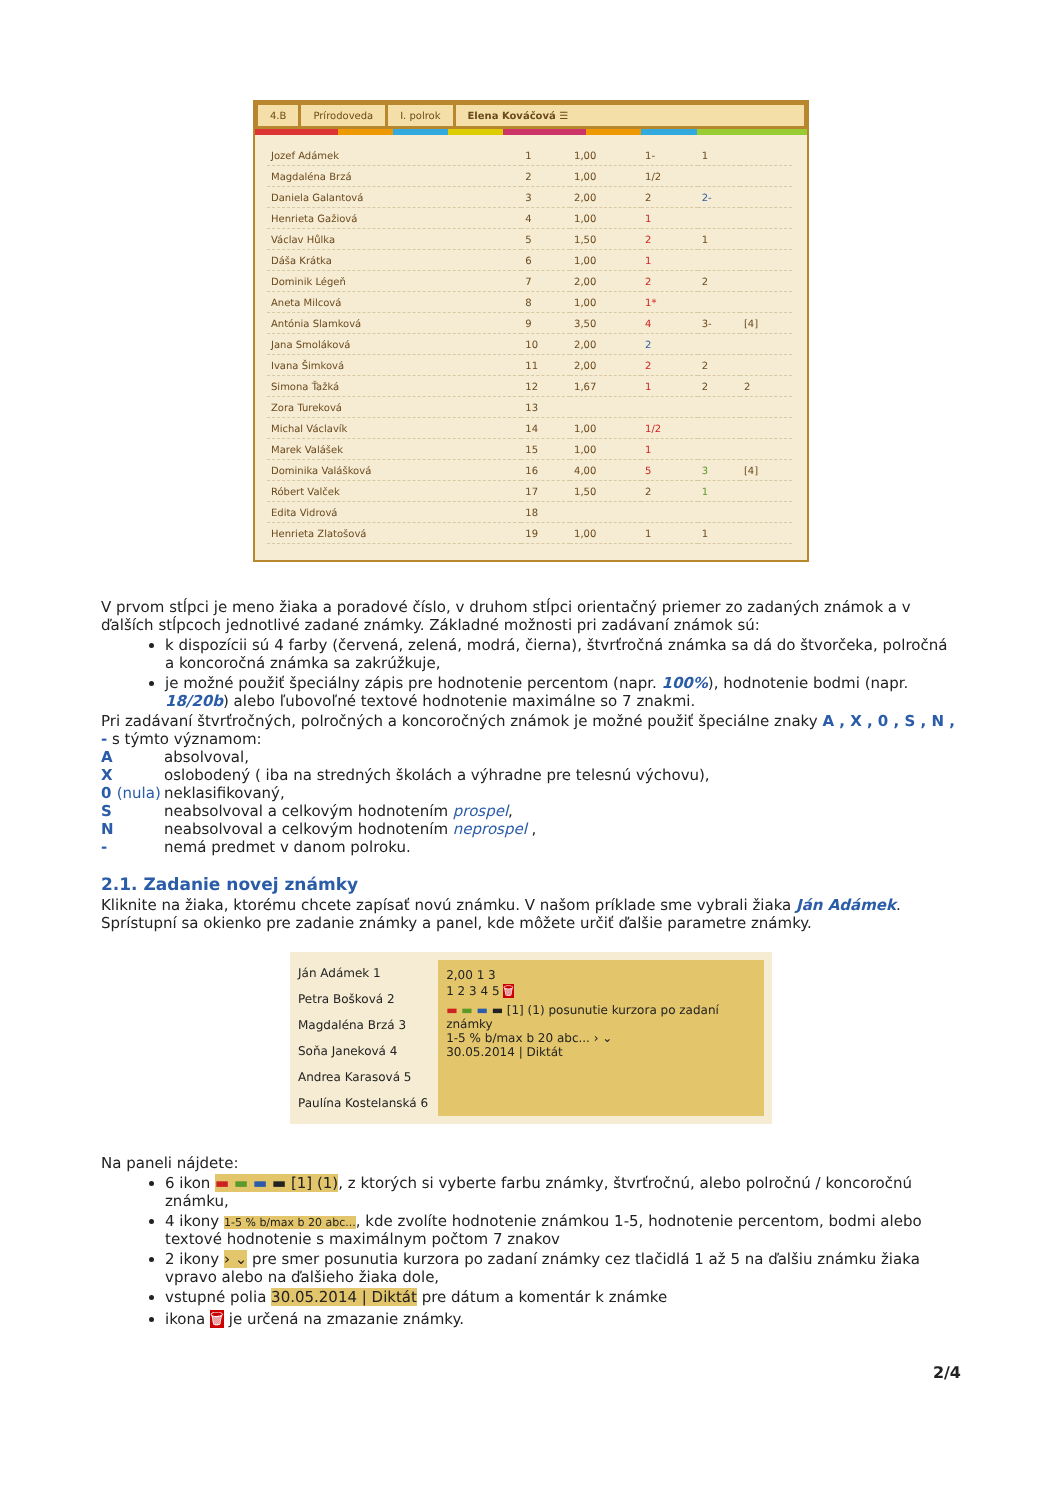4.B Prírodoveda I. polrok Elena Kováčová ☰
| Jozef Adámek | 1 | 1,00 | 1- | 1 | |
| Magdaléna Brzá | 2 | 1,00 | 1/2 | | |
| Daniela Galantová | 3 | 2,00 | 2 | 2- | |
| Henrieta Gažiová | 4 | 1,00 | 1 | | |
| Václav Hůlka | 5 | 1,50 | 2 | 1 | |
| Dáša Krátka | 6 | 1,00 | 1 | | |
| Dominik Légeň | 7 | 2,00 | 2 | 2 | |
| Aneta Milcová | 8 | 1,00 | 1* | | |
| Antónia Slamková | 9 | 3,50 | 4 | 3- | [4] |
| Jana Smoláková | 10 | 2,00 | 2 | | |
| Ivana Šimková | 11 | 2,00 | 2 | 2 | |
| Simona Ťažká | 12 | 1,67 | 1 | 2 | 2 |
| Zora Tureková | 13 | | | | |
| Michal Václavík | 14 | 1,00 | 1/2 | | |
| Marek Valášek | 15 | 1,00 | 1 | | |
| Dominika Valášková | 16 | 4,00 | 5 | 3 | [4] |
| Róbert Valček | 17 | 1,50 | 2 | 1 | |
| Edita Vidrová | 18 | | | | |
| Henrieta Zlatošová | 19 | 1,00 | 1 | 1 | |
V prvom stĺpci je meno žiaka a poradové číslo, v druhom stĺpci orientačný priemer zo zadaných známok a v ďalších stĺpcoch jednotlivé zadané známky. Základné možnosti pri zadávaní známok sú:
k dispozícii sú 4 farby (červená, zelená, modrá, čierna), štvrťročná známka sa dá do štvorčeka, polročná a koncoročná známka sa zakrúžkuje,
je možné použiť špeciálny zápis pre hodnotenie percentom (napr. 100%), hodnotenie bodmi (napr. 18/20b) alebo ľubovoľné textové hodnotenie maximálne so 7 znakmi.
Pri zadávaní štvrťročných, polročných a koncoročných známok je možné použiť špeciálne znaky A , X , 0 , S , N , - s týmto významom:
A
absolvoval,
X
oslobodený ( iba na stredných školách a výhradne pre telesnú výchovu),
0 (nula)
neklasifikovaný,
S
neabsolvoval a celkovým hodnotením prospel,
N
neabsolvoval a celkovým hodnotením neprospel ,
-
nemá predmet v danom polroku.
2.1. Zadanie novej známky
Kliknite na žiaka, ktorému chcete zapísať novú známku. V našom príklade sme vybrali žiaka Ján Adámek. Sprístupní sa okienko pre zadanie známky a panel, kde môžete určiť ďalšie parametre známky.
Ján Adámek 1
Petra Bošková 2
Magdaléna Brzá 3
Soňa Janeková 4
Andrea Karasová 5
Paulína Kostelanská 6
2,00 1 3
1 2 3 4 5 🗑
▬ ▬ ▬ ▬ [1] (1) posunutie kurzora po zadaní známky
1-5 % b/max b 20 abc... › ⌄
30.05.2014 | Diktát
Na paneli nájdete:
6 ikon ▬ ▬ ▬ ▬ [1] (1), z ktorých si vyberte farbu známky, štvrťročnú, alebo polročnú / koncoročnú známku,
4 ikony 1-5 % b/max b 20 abc..., kde zvolíte hodnotenie známkou 1-5, hodnotenie percentom, bodmi alebo textové hodnotenie s maximálnym počtom 7 znakov
2 ikony › ⌄ pre smer posunutia kurzora po zadaní známky cez tlačidlá 1 až 5 na ďalšiu známku žiaka vpravo alebo na ďalšieho žiaka dole,
vstupné polia 30.05.2014 | Diktát pre dátum a komentár k známke
ikona 🗑 je určená na zmazanie známky.
2/4